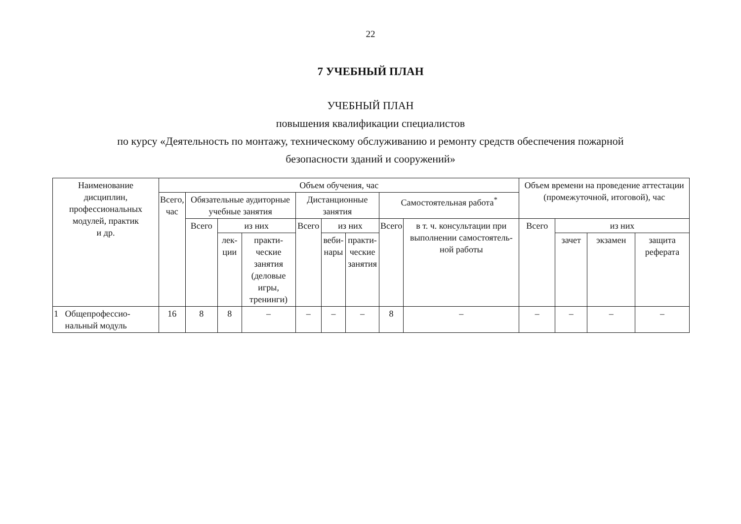22
7 УЧЕБНЫЙ ПЛАН
УЧЕБНЫЙ ПЛАН
повышения квалификации специалистов
по курсу «Деятельность по монтажу, техническому обслуживанию и ремонту средств обеспечения пожарной
безопасности зданий и сооружений»
| Наименование дисциплин, профессиональных модулей, практик и др. | Объем обучения, час | | | | | | | | | Объем времени на проведение аттестации (промежуточной, итоговой), час | | | |
| --- | --- | --- | --- | --- | --- | --- | --- | --- | --- | --- | --- | --- | --- |
| | Всего, час | Обязательные аудиторные учебные занятия | | | Дистанционные занятия | | | Самостоятельная работа<sup>*</sup> | | | | | |
| | | Всего | из них | | Всего | из них | | Всего | в т. ч. консультации при выполнении самостоятель-ной работы | Всего | из них | | |
| | | | лек- ции | практи- ческие занятия (деловые игры, тренинги) | | веби- нары | практи- ческие занятия | | | | зачет | экзамен | защита реферата |
| 1 Общепрофессио- нальный модуль | 16 | 8 | 8 | – | – | – | – | 8 | – | – | – | – | – |